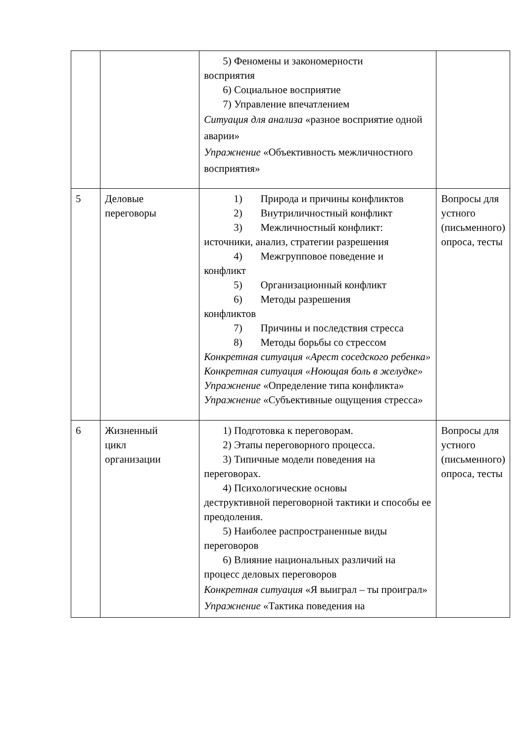| | | 5) Феномены и закономерности восприятия 6) Социальное восприятие 7) Управление впечатлением Ситуация для анализа «разное восприятие одной аварии» Упражнение «Объективность межличностного восприятия» | |
| 5 | Деловые переговоры | 1) Природа и причины конфликтов 2) Внутриличностный конфликт 3) Межличностный конфликт: источники, анализ, стратегии разрешения 4) Межгрупповое поведение и конфликт 5) Организационный конфликт 6) Методы разрешения конфликтов 7) Причины и последствия стресса 8) Методы борьбы со стрессом Конкретная ситуация «Арест соседского ребенка» Конкретная ситуация «Ноющая боль в желудке» Упражнение «Определение типа конфликта» Упражнение «Субъективные ощущения стресса» | Вопросы для устного (письменного) опроса, тесты |
| 6 | Жизненный цикл организации | 1) Подготовка к переговорам. 2) Этапы переговорного процесса. 3) Типичные модели поведения на переговорах. 4) Психологические основы деструктивной переговорной тактики и способы ее преодоления. 5) Наиболее распространенные виды переговоров 6) Влияние национальных различий на процесс деловых переговоров Конкретная ситуация «Я выиграл – ты проиграл» Упражнение «Тактика поведения на | Вопросы для устного (письменного) опроса, тесты |